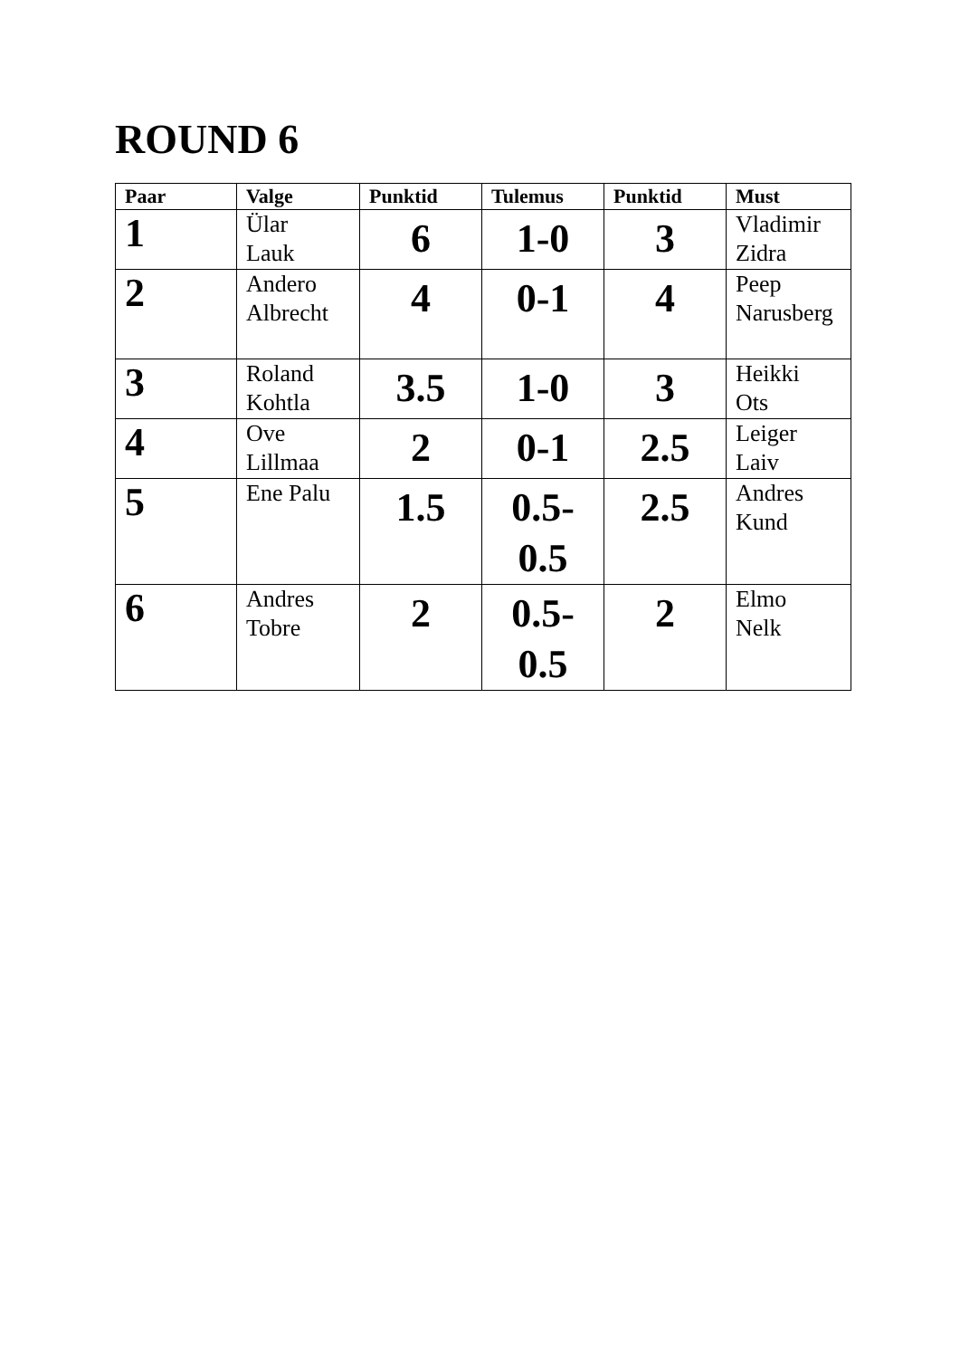ROUND 6
| Paar | Valge | Punktid | Tulemus | Punktid | Must |
| --- | --- | --- | --- | --- | --- |
| 1 | Ülar Lauk | 6 | 1-0 | 3 | Vladimir Zidra |
| 2 | Andero Albrecht | 4 | 0-1 | 4 | Peep Narusberg |
| 3 | Roland Kohtla | 3.5 | 1-0 | 3 | Heikki Ots |
| 4 | Ove Lillmaa | 2 | 0-1 | 2.5 | Leiger Laiv |
| 5 | Ene Palu | 1.5 | 0.5- 0.5 | 2.5 | Andres Kund |
| 6 | Andres Tobre | 2 | 0.5- 0.5 | 2 | Elmo Nelk |